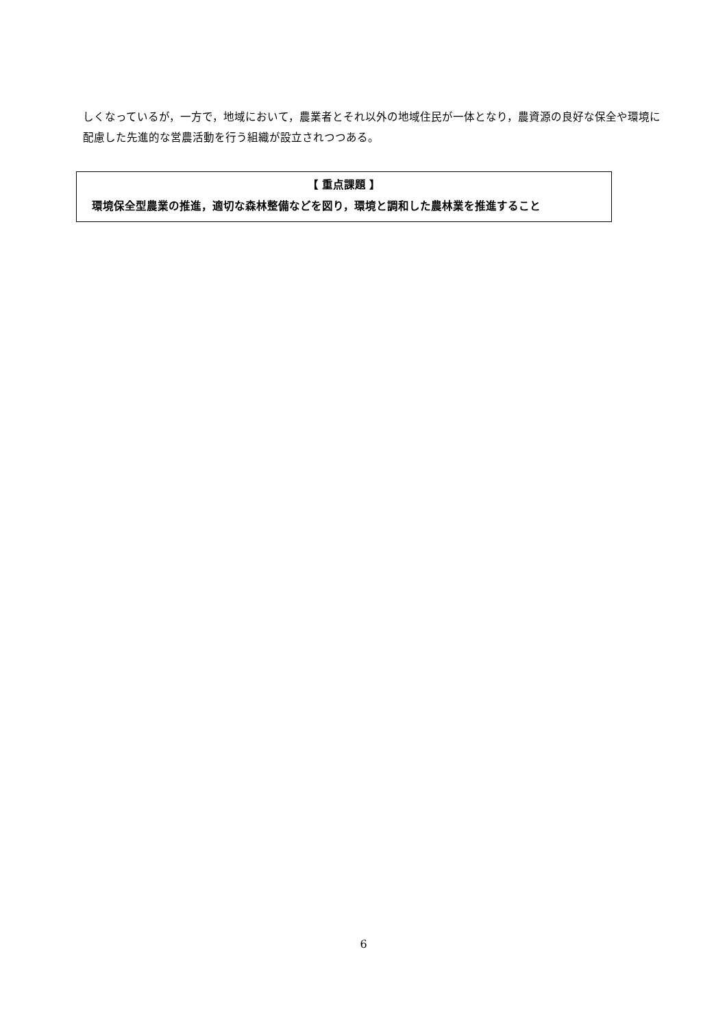しくなっているが，一方で，地域において，農業者とそれ以外の地域住民が一体となり，農資源の良好な保全や環境に配慮した先進的な営農活動を行う組織が設立されつつある。
【 重点課題 】
　環境保全型農業の推進，適切な森林整備などを図り，環境と調和した農林業を推進すること
6